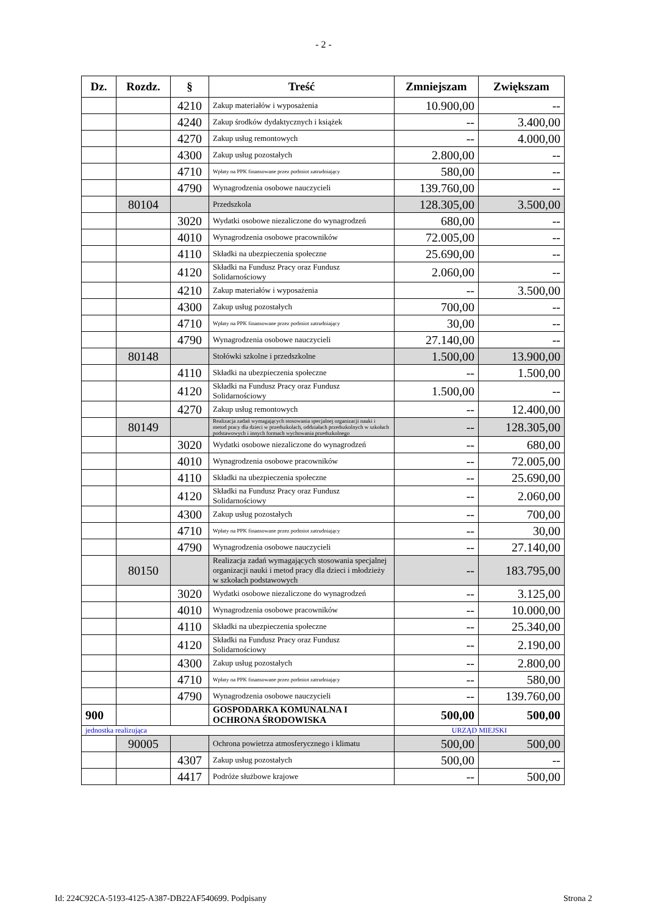- 2 -
| Dz. | Rozdz. | § | Treść | Zmniejszam | Zwiększam |
| --- | --- | --- | --- | --- | --- |
| | | 4210 | Zakup materiałów i wyposażenia | 10.900,00 | -- |
| | | 4240 | Zakup środków dydaktycznych i książek | -- | 3.400,00 |
| | | 4270 | Zakup usług remontowych | -- | 4.000,00 |
| | | 4300 | Zakup usług pozostałych | 2.800,00 | -- |
| | | 4710 | Wpłaty na PPK finansowane przez podmiot zatrudniający | 580,00 | -- |
| | | 4790 | Wynagrodzenia osobowe nauczycieli | 139.760,00 | -- |
| | 80104 | | Przedszkola | 128.305,00 | 3.500,00 |
| | | 3020 | Wydatki osobowe niezaliczone do wynagrodzeń | 680,00 | -- |
| | | 4010 | Wynagrodzenia osobowe pracowników | 72.005,00 | -- |
| | | 4110 | Składki na ubezpieczenia społeczne | 25.690,00 | -- |
| | | 4120 | Składki na Fundusz Pracy oraz Fundusz Solidarnościowy | 2.060,00 | -- |
| | | 4210 | Zakup materiałów i wyposażenia | -- | 3.500,00 |
| | | 4300 | Zakup usług pozostałych | 700,00 | -- |
| | | 4710 | Wpłaty na PPK finansowane przez podmiot zatrudniający | 30,00 | -- |
| | | 4790 | Wynagrodzenia osobowe nauczycieli | 27.140,00 | -- |
| | 80148 | | Stołówki szkolne i przedszkolne | 1.500,00 | 13.900,00 |
| | | 4110 | Składki na ubezpieczenia społeczne | -- | 1.500,00 |
| | | 4120 | Składki na Fundusz Pracy oraz Fundusz Solidarnościowy | 1.500,00 | -- |
| | | 4270 | Zakup usług remontowych | -- | 12.400,00 |
| | 80149 | | Realizacja zadań wymagających stosowania specjalnej organizacji nauki i metod pracy dla dzieci w przedszkolach, oddziałach przedszkolnych w szkołach podstawowych i innych formach wychowania przedszkolnego | -- | 128.305,00 |
| | | 3020 | Wydatki osobowe niezaliczone do wynagrodzeń | -- | 680,00 |
| | | 4010 | Wynagrodzenia osobowe pracowników | -- | 72.005,00 |
| | | 4110 | Składki na ubezpieczenia społeczne | -- | 25.690,00 |
| | | 4120 | Składki na Fundusz Pracy oraz Fundusz Solidarnościowy | -- | 2.060,00 |
| | | 4300 | Zakup usług pozostałych | -- | 700,00 |
| | | 4710 | Wpłaty na PPK finansowane przez podmiot zatrudniający | -- | 30,00 |
| | | 4790 | Wynagrodzenia osobowe nauczycieli | -- | 27.140,00 |
| | 80150 | | Realizacja zadań wymagających stosowania specjalnej organizacji nauki i metod pracy dla dzieci i młodzieży w szkołach podstawowych | -- | 183.795,00 |
| | | 3020 | Wydatki osobowe niezaliczone do wynagrodzeń | -- | 3.125,00 |
| | | 4010 | Wynagrodzenia osobowe pracowników | -- | 10.000,00 |
| | | 4110 | Składki na ubezpieczenia społeczne | -- | 25.340,00 |
| | | 4120 | Składki na Fundusz Pracy oraz Fundusz Solidarnościowy | -- | 2.190,00 |
| | | 4300 | Zakup usług pozostałych | -- | 2.800,00 |
| | | 4710 | Wpłaty na PPK finansowane przez podmiot zatrudniający | -- | 580,00 |
| | | 4790 | Wynagrodzenia osobowe nauczycieli | -- | 139.760,00 |
| 900 | | | GOSPODARKA KOMUNALNA I OCHRONA ŚRODOWISKA | 500,00 | 500,00 |
| jednostka realizująca | | | | URZĄD MIEJSKI | |
| | 90005 | | Ochrona powietrza atmosferycznego i klimatu | 500,00 | 500,00 |
| | | 4307 | Zakup usług pozostałych | 500,00 | -- |
| | | 4417 | Podróże służbowe krajowe | -- | 500,00 |
Id: 224C92CA-5193-4125-A387-DB22AF540699. Podpisany Strona 2